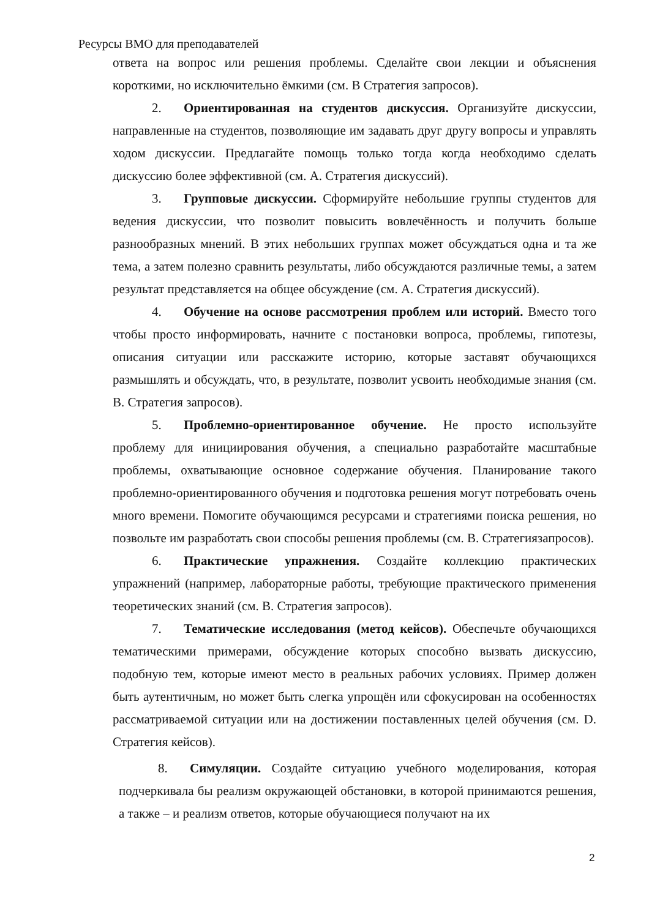Ресурсы ВМО для преподавателей
ответа на вопрос или решения проблемы. Сделайте свои лекции и объяснения короткими, но исключительно ёмкими (см. В Стратегия запросов).
2. Ориентированная на студентов дискуссия. Организуйте дискуссии, направленные на студентов, позволяющие им задавать друг другу вопросы и управлять ходом дискуссии. Предлагайте помощь только тогда когда необходимо сделать дискуссию более эффективной (см. A. Стратегия дискуссий).
3. Групповые дискуссии. Сформируйте небольшие группы студентов для ведения дискуссии, что позволит повысить вовлечённость и получить больше разнообразных мнений. В этих небольших группах может обсуждаться одна и та же тема, а затем полезно сравнить результаты, либо обсуждаются различные темы, а затем результат представляется на общее обсуждение (см. A. Стратегия дискуссий).
4. Обучение на основе рассмотрения проблем или историй. Вместо того чтобы просто информировать, начните с постановки вопроса, проблемы, гипотезы, описания ситуации или расскажите историю, которые заставят обучающихся размышлять и обсуждать, что, в результате, позволит усвоить необходимые знания (см. B. Стратегия запросов).
5. Проблемно-ориентированное обучение. Не просто используйте проблему для инициирования обучения, а специально разработайте масштабные проблемы, охватывающие основное содержание обучения. Планирование такого проблемно-ориентированного обучения и подготовка решения могут потребовать очень много времени. Помогите обучающимся ресурсами и стратегиями поиска решения, но позвольте им разработать свои способы решения проблемы (см. B. Стратегиязапросов).
6. Практические упражнения. Создайте коллекцию практических упражнений (например, лабораторные работы, требующие практического применения теоретических знаний (см. B. Стратегия запросов).
7. Тематические исследования (метод кейсов). Обеспечьте обучающихся тематическими примерами, обсуждение которых способно вызвать дискуссию, подобную тем, которые имеют место в реальных рабочих условиях. Пример должен быть аутентичным, но может быть слегка упрощён или сфокусирован на особенностях рассматриваемой ситуации или на достижении поставленных целей обучения (см. D. Стратегия кейсов).
8. Симуляции. Создайте ситуацию учебного моделирования, которая подчеркивала бы реализм окружающей обстановки, в которой принимаются решения, а также – и реализм ответов, которые обучающиеся получают на их
2